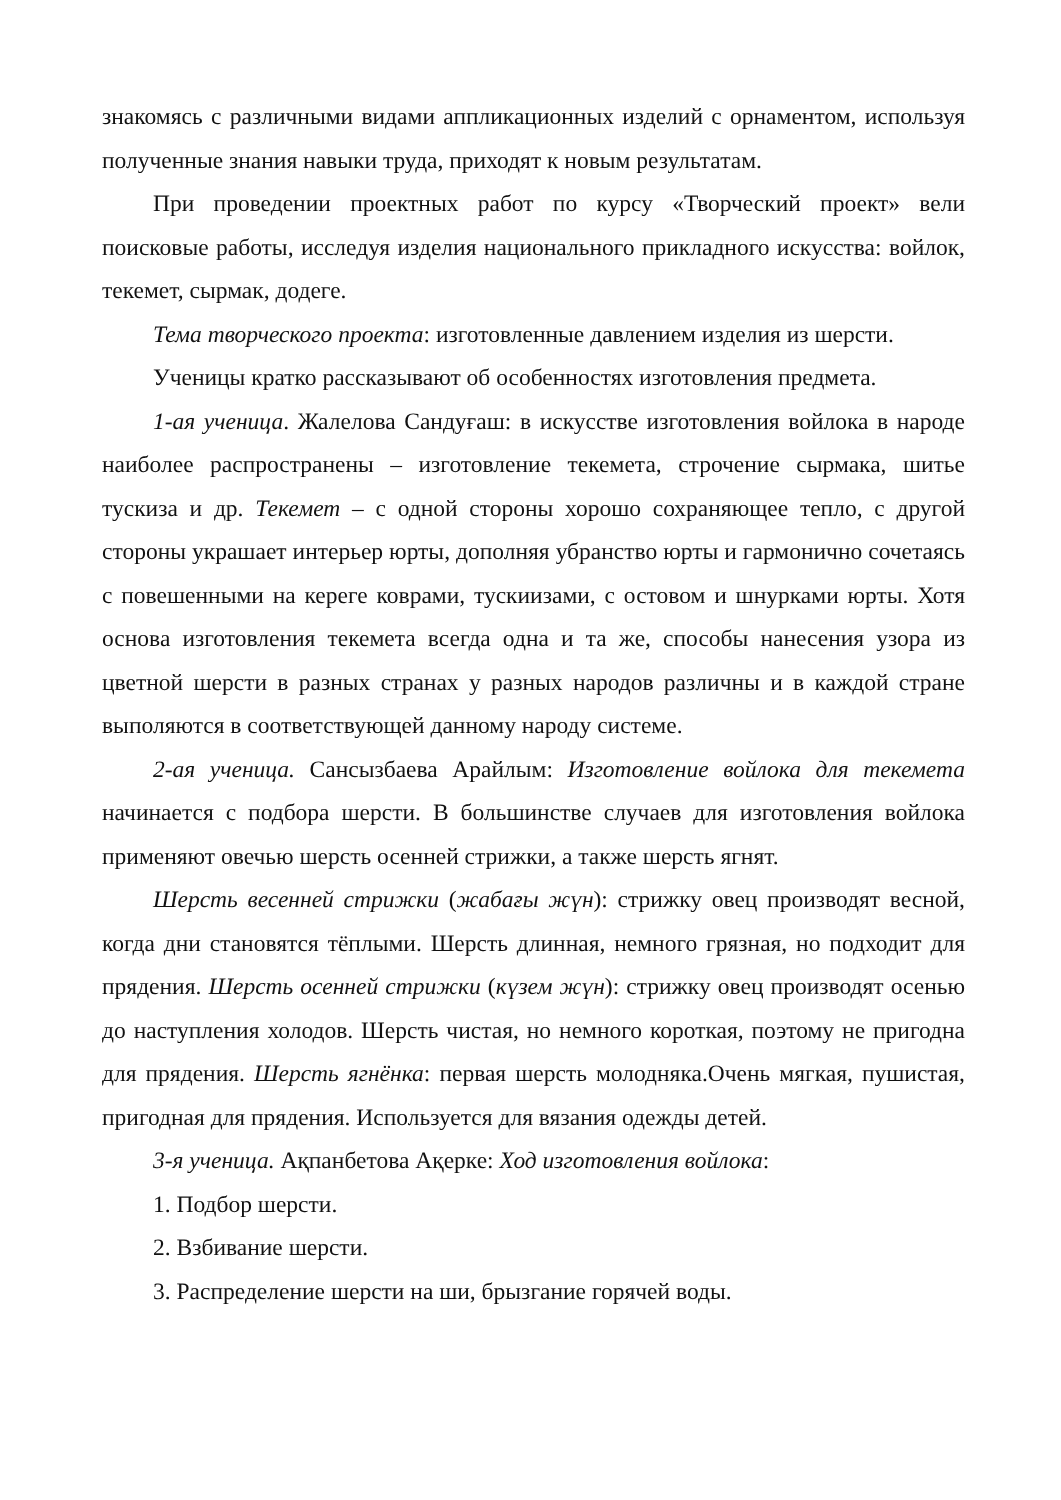знакомясь с различными видами аппликационных изделий с орнаментом, используя полученные знания навыки труда, приходят к новым результатам.
При проведении проектных работ по курсу «Творческий проект» вели поисковые работы, исследуя изделия национального прикладного искусства: войлок, текемет, сырмак, додеге.
Тема творческого проекта: изготовленные давлением изделия из шерсти.
Ученицы кратко рассказывают об особенностях изготовления предмета.
1-ая ученица. Жалелова Сандуғаш: в искусстве изготовления войлока в народе наиболее распространены – изготовление текемета, строчение сырмака, шитье тускиза и др. Текемет – с одной стороны хорошо сохраняющее тепло, с другой стороны украшает интерьер юрты, дополняя убранство юрты и гармонично сочетаясь с повешенными на кереге коврами, тускиизами, с остовом и шнурками юрты. Хотя основа изготовления текемета всегда одна и та же, способы нанесения узора из цветной шерсти в разных странах у разных народов различны и в каждой стране выполяются в соответствующей данному народу системе.
2-ая ученица. Сансызбаева Арайлым: Изготовление войлока для текемета начинается с подбора шерсти. В большинстве случаев для изготовления войлока применяют овечью шерсть осенней стрижки, а также шерсть ягнят.
Шерсть весенней стрижки (жабағы жүн): стрижку овец производят весной, когда дни становятся тёплыми. Шерсть длинная, немного грязная, но подходит для прядения. Шерсть осенней стрижки (күзем жүн): стрижку овец производят осенью до наступления холодов. Шерсть чистая, но немного короткая, поэтому не пригодна для прядения. Шерсть ягнёнка: первая шерсть молодняка.Очень мягкая, пушистая, пригодная для прядения. Используется для вязания одежды детей.
3-я ученица. Ақпанбетова Ақерке: Ход изготовления войлока:
1. Подбор шерсти.
2. Взбивание шерсти.
3. Распределение шерсти на ши, брызгание горячей воды.